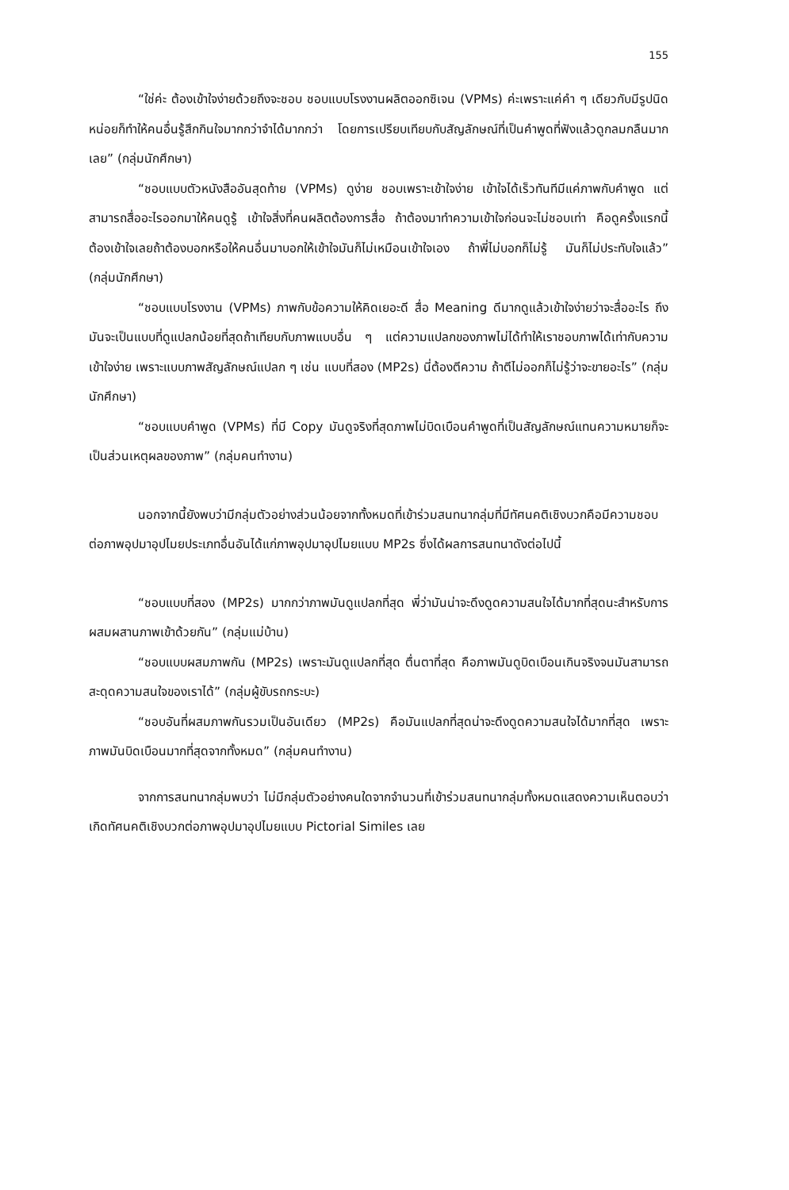155
“ใช่ค่ะ ต้องเข้าใจง่ายด้วยถึงจะชอบ ชอบแบบโรงงานผลิตออกซิเจน (VPMs) ค่ะเพราะแค่คำ ๆ เดียวกับมีรูปนิดหน่อยก็ทำให้คนอื่นรู้สึกกินใจมากกว่าจำได้มากกว่า โดยการเปรียบเทียบกับสัญลักษณ์ที่เป็นคำพูดที่ฟังแล้วดูกลมกลืนมากเลย” (กลุ่มนักศึกษา)
“ชอบแบบตัวหนังสืออันสุดท้าย (VPMs) ดูง่าย ชอบเพราะเข้าใจง่าย เข้าใจได้เร็วทันทีมีแค่ภาพกับคำพูด แต่สามารถสื่ออะไรออกมาให้คนดูรู้ เข้าใจสิ่งที่คนผลิตต้องการสื่อ ถ้าต้องมาทำความเข้าใจก่อนจะไม่ชอบเท่า คือดูครั้งแรกนี้ต้องเข้าใจเลยถ้าต้องบอกหรือให้คนอื่นมาบอกให้เข้าใจมันก็ไม่เหมือนเข้าใจเอง ถ้าพี่ไม่บอกก็ไม่รู้ มันก็ไม่ประทับใจแล้ว” (กลุ่มนักศึกษา)
“ชอบแบบโรงงาน (VPMs) ภาพกับข้อความให้คิดเยอะดี สื่อ Meaning ดีมากดูแล้วเข้าใจง่ายว่าจะสื่ออะไร ถึงมันจะเป็นแบบที่ดูแปลกน้อยที่สุดถ้าเทียบกับภาพแบบอื่น ๆ แต่ความแปลกของภาพไม่ได้ทำให้เราชอบภาพได้เท่ากับความเข้าใจง่าย เพราะแบบภาพสัญลักษณ์แปลก ๆ เช่น แบบที่สอง (MP2s) นี่ต้องตีความ ถ้าตีไม่ออกก็ไม่รู้ว่าจะขายอะไร” (กลุ่มนักศึกษา)
“ชอบแบบคำพูด (VPMs) ที่มี Copy มันดูจริงที่สุดภาพไม่บิดเบือนคำพูดที่เป็นสัญลักษณ์แทนความหมายก็จะเป็นส่วนเหตุผลของภาพ” (กลุ่มคนทำงาน)
นอกจากนี้ยังพบว่ามีกลุ่มตัวอย่างส่วนน้อยจากทั้งหมดที่เข้าร่วมสนทนากลุ่มที่มีทัศนคติเชิงบวกคือมีความชอบต่อภาพอุปมาอุปไมยประเภทอื่นอันได้แก่ภาพอุปมาอุปไมยแบบ MP2s ซึ่งได้ผลการสนทนาดังต่อไปนี้
“ชอบแบบที่สอง (MP2s) มากกว่าภาพมันดูแปลกที่สุด พี่ว่ามันน่าจะดึงดูดความสนใจได้มากที่สุดนะสำหรับการผสมผสานภาพเข้าด้วยกัน” (กลุ่มแม่บ้าน)
“ชอบแบบผสมภาพกัน (MP2s) เพราะมันดูแปลกที่สุด ตื่นตาที่สุด คือภาพมันดูบิดเบือนเกินจริงจนมันสามารถสะดุดความสนใจของเราได้” (กลุ่มผู้ขับรถกระบะ)
“ชอบอันที่ผสมภาพกันรวมเป็นอันเดียว (MP2s) คือมันแปลกที่สุดน่าจะดึงดูดความสนใจได้มากที่สุด เพราะภาพมันบิดเบือนมากที่สุดจากทั้งหมด” (กลุ่มคนทำงาน)
จากการสนทนากลุ่มพบว่า ไม่มีกลุ่มตัวอย่างคนใดจากจำนวนที่เข้าร่วมสนทนากลุ่มทั้งหมดแสดงความเห็นตอบว่าเกิดทัศนคติเชิงบวกต่อภาพอุปมาอุปไมยแบบ Pictorial Similes เลย